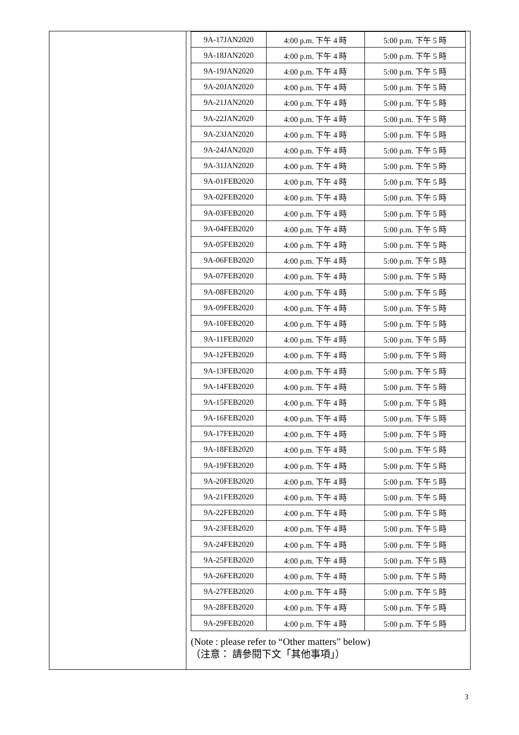| 9A-17JAN2020 | 4:00 p.m. 下午 4 時 | 5:00 p.m. 下午 5 時 |
| 9A-18JAN2020 | 4:00 p.m. 下午 4 時 | 5:00 p.m. 下午 5 時 |
| 9A-19JAN2020 | 4:00 p.m. 下午 4 時 | 5:00 p.m. 下午 5 時 |
| 9A-20JAN2020 | 4:00 p.m. 下午 4 時 | 5:00 p.m. 下午 5 時 |
| 9A-21JAN2020 | 4:00 p.m. 下午 4 時 | 5:00 p.m. 下午 5 時 |
| 9A-22JAN2020 | 4:00 p.m. 下午 4 時 | 5:00 p.m. 下午 5 時 |
| 9A-23JAN2020 | 4:00 p.m. 下午 4 時 | 5:00 p.m. 下午 5 時 |
| 9A-24JAN2020 | 4:00 p.m. 下午 4 時 | 5:00 p.m. 下午 5 時 |
| 9A-31JAN2020 | 4:00 p.m. 下午 4 時 | 5:00 p.m. 下午 5 時 |
| 9A-01FEB2020 | 4:00 p.m. 下午 4 時 | 5:00 p.m. 下午 5 時 |
| 9A-02FEB2020 | 4:00 p.m. 下午 4 時 | 5:00 p.m. 下午 5 時 |
| 9A-03FEB2020 | 4:00 p.m. 下午 4 時 | 5:00 p.m. 下午 5 時 |
| 9A-04FEB2020 | 4:00 p.m. 下午 4 時 | 5:00 p.m. 下午 5 時 |
| 9A-05FEB2020 | 4:00 p.m. 下午 4 時 | 5:00 p.m. 下午 5 時 |
| 9A-06FEB2020 | 4:00 p.m. 下午 4 時 | 5:00 p.m. 下午 5 時 |
| 9A-07FEB2020 | 4:00 p.m. 下午 4 時 | 5:00 p.m. 下午 5 時 |
| 9A-08FEB2020 | 4:00 p.m. 下午 4 時 | 5:00 p.m. 下午 5 時 |
| 9A-09FEB2020 | 4:00 p.m. 下午 4 時 | 5:00 p.m. 下午 5 時 |
| 9A-10FEB2020 | 4:00 p.m. 下午 4 時 | 5:00 p.m. 下午 5 時 |
| 9A-11FEB2020 | 4:00 p.m. 下午 4 時 | 5:00 p.m. 下午 5 時 |
| 9A-12FEB2020 | 4:00 p.m. 下午 4 時 | 5:00 p.m. 下午 5 時 |
| 9A-13FEB2020 | 4:00 p.m. 下午 4 時 | 5:00 p.m. 下午 5 時 |
| 9A-14FEB2020 | 4:00 p.m. 下午 4 時 | 5:00 p.m. 下午 5 時 |
| 9A-15FEB2020 | 4:00 p.m. 下午 4 時 | 5:00 p.m. 下午 5 時 |
| 9A-16FEB2020 | 4:00 p.m. 下午 4 時 | 5:00 p.m. 下午 5 時 |
| 9A-17FEB2020 | 4:00 p.m. 下午 4 時 | 5:00 p.m. 下午 5 時 |
| 9A-18FEB2020 | 4:00 p.m. 下午 4 時 | 5:00 p.m. 下午 5 時 |
| 9A-19FEB2020 | 4:00 p.m. 下午 4 時 | 5:00 p.m. 下午 5 時 |
| 9A-20FEB2020 | 4:00 p.m. 下午 4 時 | 5:00 p.m. 下午 5 時 |
| 9A-21FEB2020 | 4:00 p.m. 下午 4 時 | 5:00 p.m. 下午 5 時 |
| 9A-22FEB2020 | 4:00 p.m. 下午 4 時 | 5:00 p.m. 下午 5 時 |
| 9A-23FEB2020 | 4:00 p.m. 下午 4 時 | 5:00 p.m. 下午 5 時 |
| 9A-24FEB2020 | 4:00 p.m. 下午 4 時 | 5:00 p.m. 下午 5 時 |
| 9A-25FEB2020 | 4:00 p.m. 下午 4 時 | 5:00 p.m. 下午 5 時 |
| 9A-26FEB2020 | 4:00 p.m. 下午 4 時 | 5:00 p.m. 下午 5 時 |
| 9A-27FEB2020 | 4:00 p.m. 下午 4 時 | 5:00 p.m. 下午 5 時 |
| 9A-28FEB2020 | 4:00 p.m. 下午 4 時 | 5:00 p.m. 下午 5 時 |
| 9A-29FEB2020 | 4:00 p.m. 下午 4 時 | 5:00 p.m. 下午 5 時 |
(Note : please refer to “Other matters” below)
（注意： 請參閱下文「其他事項」）
3